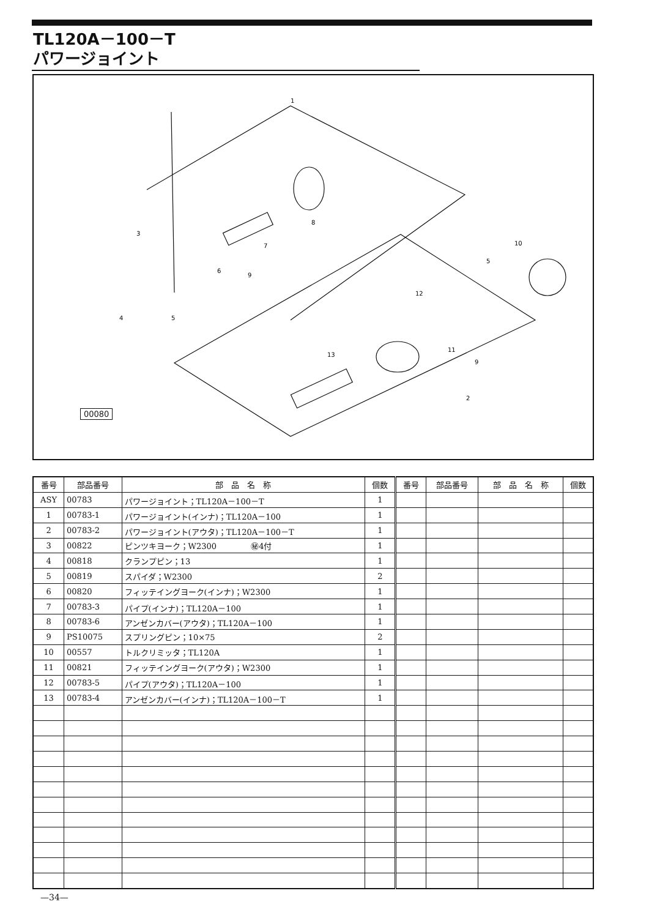TL120A－100－T
パワージョイント
1
3
6
9
5
4
7
8
10
5
12
11
9
2
13
00080
| 番号 | 部品番号 | 部 品 名 称 | 個数 | 番号 | 部品番号 | 部 品 名 称 | 個数 |
| --- | --- | --- | --- | --- | --- | --- | --- |
| ASY | 00783 | パワージョイント；TL120A－100－T | 1 | | | | |
| 1 | 00783-1 | パワージョイント(インナ)；TL120A－100 | 1 | | | | |
| 2 | 00783-2 | パワージョイント(アウタ)；TL120A－100－T | 1 | | | | |
| 3 | 00822 | ピンツキヨーク；W2300 ㊙4付 | 1 | | | | |
| 4 | 00818 | クランプピン；13 | 1 | | | | |
| 5 | 00819 | スパイダ；W2300 | 2 | | | | |
| 6 | 00820 | フィッテイングヨーク(インナ)；W2300 | 1 | | | | |
| 7 | 00783-3 | パイプ(インナ)；TL120A－100 | 1 | | | | |
| 8 | 00783-6 | アンゼンカバー(アウタ)；TL120A－100 | 1 | | | | |
| 9 | PS10075 | スプリングピン；10×75 | 2 | | | | |
| 10 | 00557 | トルクリミッタ；TL120A | 1 | | | | |
| 11 | 00821 | フィッテイングヨーク(アウタ)；W2300 | 1 | | | | |
| 12 | 00783-5 | パイプ(アウタ)；TL120A－100 | 1 | | | | |
| 13 | 00783-4 | アンゼンカバー(インナ)；TL120A－100－T | 1 | | | | |
—34—